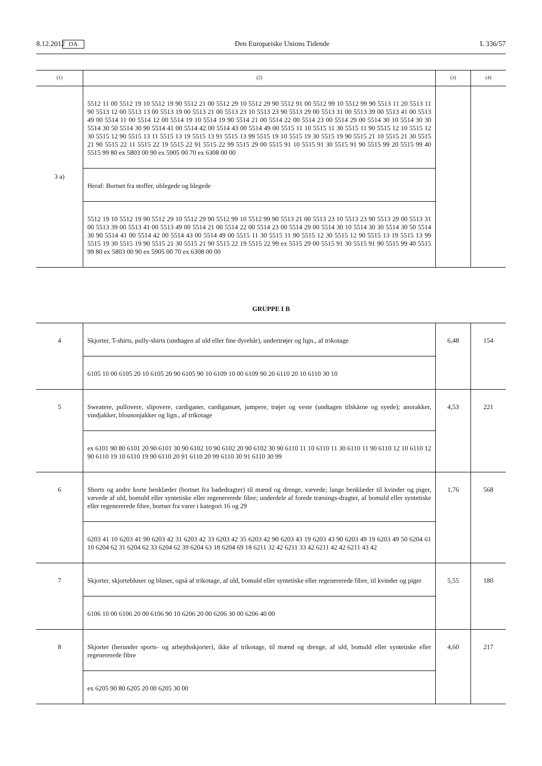8.12.2012 DA Den Europæiske Unions Tidende L 336/57
| (1) | (2) | (3) | (4) |
| --- | --- | --- | --- |
| 3 a) | 5512 11 00 5512 19 10 5512 19 90 5512 21 00 5512 29 10 5512 29 90 5512 91 00 5512 99 10 5512 99 90 5513 11 20 5513 11 90 5513 12 00 5513 13 00 5513 19 00 5513 21 00 5513 23 10 5513 23 90 5513 29 00 5513 31 00 5513 39 00 5513 41 00 5513 49 00 5514 11 00 5514 12 00 5514 19 10 5514 19 90 5514 21 00 5514 22 00 5514 23 00 5514 29 00 5514 30 10 5514 30 30 5514 30 50 5514 30 90 5514 41 00 5514 42 00 5514 43 00 5514 49 00 5515 11 10 5515 11 30 5515 11 90 5515 12 10 5515 12 30 5515 12 90 5515 13 11 5515 13 19 5515 13 91 5515 13 99 5515 19 10 5515 19 30 5515 19 90 5515 21 10 5515 21 30 5515 21 90 5515 22 11 5515 22 19 5515 22 91 5515 22 99 5515 29 00 5515 91 10 5515 91 30 5515 91 90 5515 99 20 5515 99 40 5515 99 80 ex 5803 00 90 ex 5905 00 70 ex 6308 00 00 Heraf: Bortset fra stoffer, ublegede og blegede 5512 19 10 5512 19 90 5512 29 10 5512 29 90 5512 99 10 5512 99 90 5513 21 00 5513 23 10 5513 23 90 5513 29 00 5513 31 00 5513 39 00 5513 41 00 5513 49 00 5514 21 00 5514 22 00 5514 23 00 5514 29 00 5514 30 10 5514 30 30 5514 30 50 5514 30 90 5514 41 00 5514 42 00 5514 43 00 5514 49 00 5515 11 30 5515 11 90 5515 12 30 5515 12 90 5515 13 19 5515 13 99 5515 19 30 5515 19 90 5515 21 30 5515 21 90 5515 22 19 5515 22 99 ex 5515 29 00 5515 91 30 5515 91 90 5515 99 40 5515 99 80 ex 5803 00 90 ex 5905 00 70 ex 6308 00 00 | | |
GRUPPE I B
| 4 | Skjorter, T-shirts, pully-shirts (undtagen af uld eller fine dyrehår), undertrøjer og lign., af trikotage 6105 10 00 6105 20 10 6105 20 90 6105 90 10 6109 10 00 6109 90 20 6110 20 10 6110 30 10 | 6,48 | 154 |
| 5 | Sweatere, pullovere, slipovere, cardiganer, cardigansæt, jumpere, trøjer og veste (undtagen tilskårne og syede); anorakker, vindjakker, blousonjakker og lign., af trikotage ex 6101 90 80 6101 20 90 6101 30 90 6102 10 90 6102 20 90 6102 30 90 6110 11 10 6110 11 30 6110 11 90 6110 12 10 6110 12 90 6110 19 10 6110 19 90 6110 20 91 6110 20 99 6110 30 91 6110 30 99 | 4,53 | 221 |
| 6 | Shorts og andre korte benklæder (bortset fra badedragter) til mænd og drenge, vævede; lange benklæder til kvinder og piger, vævede af uld, bomuld eller syntetiske eller regenererede fibre; underdele af forede trænings-dragter, af bomuld eller syntetiske eller regenererede fibre, bortset fra varer i kategori 16 og 29 6203 41 10 6203 41 90 6203 42 31 6203 42 33 6203 42 35 6203 42 90 6203 43 19 6203 43 90 6203 49 19 6203 49 50 6204 61 10 6204 62 31 6204 62 33 6204 62 39 6204 63 18 6204 69 18 6211 32 42 6211 33 42 6211 42 42 6211 43 42 | 1,76 | 568 |
| 7 | Skjorter, skjortebluser og bluser, også af trikotage, af uld, bomuld eller syntetiske eller regenererede fibre, til kvinder og piger 6106 10 00 6106 20 00 6106 90 10 6206 20 00 6206 30 00 6206 40 00 | 5,55 | 180 |
| 8 | Skjorter (herunder sports- og arbejdsskjorter), ikke af trikotage, til mænd og drenge, af uld, bomuld eller syntetiske eller regenererede fibre ex 6205 90 80 6205 20 00 6205 30 00 | 4,60 | 217 |